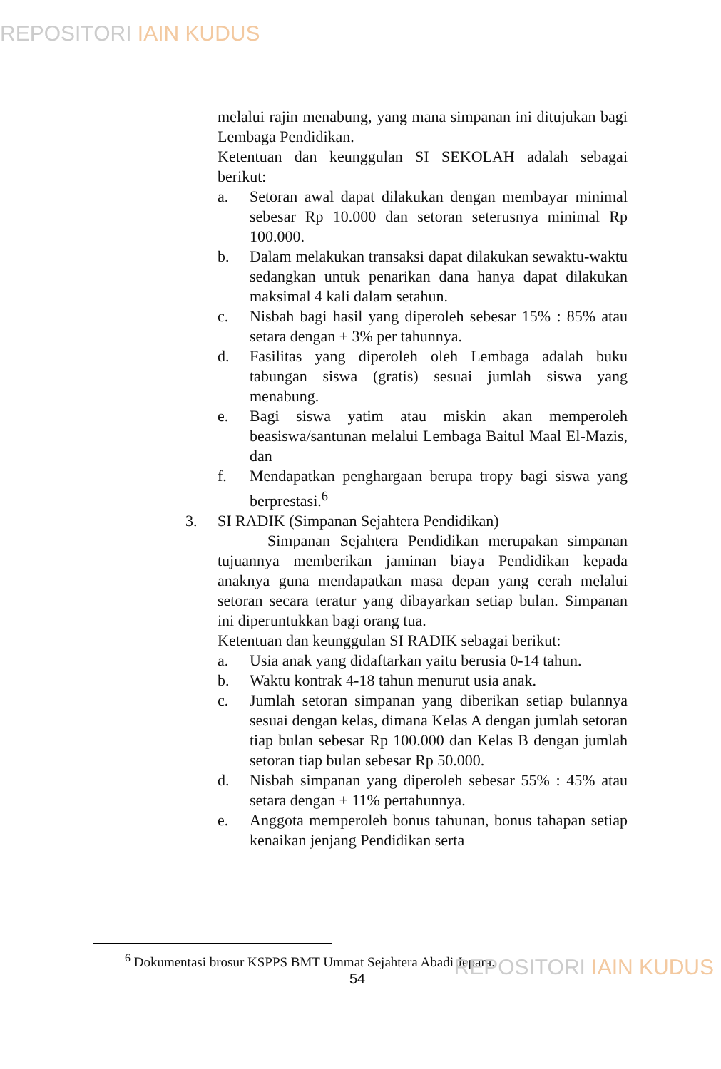REPOSITORI IAIN KUDUS
melalui rajin menabung, yang mana simpanan ini ditujukan bagi Lembaga Pendidikan.
Ketentuan dan keunggulan SI SEKOLAH adalah sebagai berikut:
a. Setoran awal dapat dilakukan dengan membayar minimal sebesar Rp 10.000 dan setoran seterusnya minimal Rp 100.000.
b. Dalam melakukan transaksi dapat dilakukan sewaktu-waktu sedangkan untuk penarikan dana hanya dapat dilakukan maksimal 4 kali dalam setahun.
c. Nisbah bagi hasil yang diperoleh sebesar 15% : 85% atau setara dengan ± 3% per tahunnya.
d. Fasilitas yang diperoleh oleh Lembaga adalah buku tabungan siswa (gratis) sesuai jumlah siswa yang menabung.
e. Bagi siswa yatim atau miskin akan memperoleh beasiswa/santunan melalui Lembaga Baitul Maal El-Mazis, dan
f. Mendapatkan penghargaan berupa tropy bagi siswa yang berprestasi.<sup>6</sup>
3. SI RADIK (Simpanan Sejahtera Pendidikan)
Simpanan Sejahtera Pendidikan merupakan simpanan tujuannya memberikan jaminan biaya Pendidikan kepada anaknya guna mendapatkan masa depan yang cerah melalui setoran secara teratur yang dibayarkan setiap bulan. Simpanan ini diperuntukkan bagi orang tua.
Ketentuan dan keunggulan SI RADIK sebagai berikut:
a. Usia anak yang didaftarkan yaitu berusia 0-14 tahun.
b. Waktu kontrak 4-18 tahun menurut usia anak.
c. Jumlah setoran simpanan yang diberikan setiap bulannya sesuai dengan kelas, dimana Kelas A dengan jumlah setoran tiap bulan sebesar Rp 100.000 dan Kelas B dengan jumlah setoran tiap bulan sebesar Rp 50.000.
d. Nisbah simpanan yang diperoleh sebesar 55% : 45% atau setara dengan ± 11% pertahunnya.
e. Anggota memperoleh bonus tahunan, bonus tahapan setiap kenaikan jenjang Pendidikan serta
<sup>6</sup> Dokumentasi brosur KSPPS BMT Ummat Sejahtera Abadi Jepara.
54 REPOSITORI IAIN KUDUS